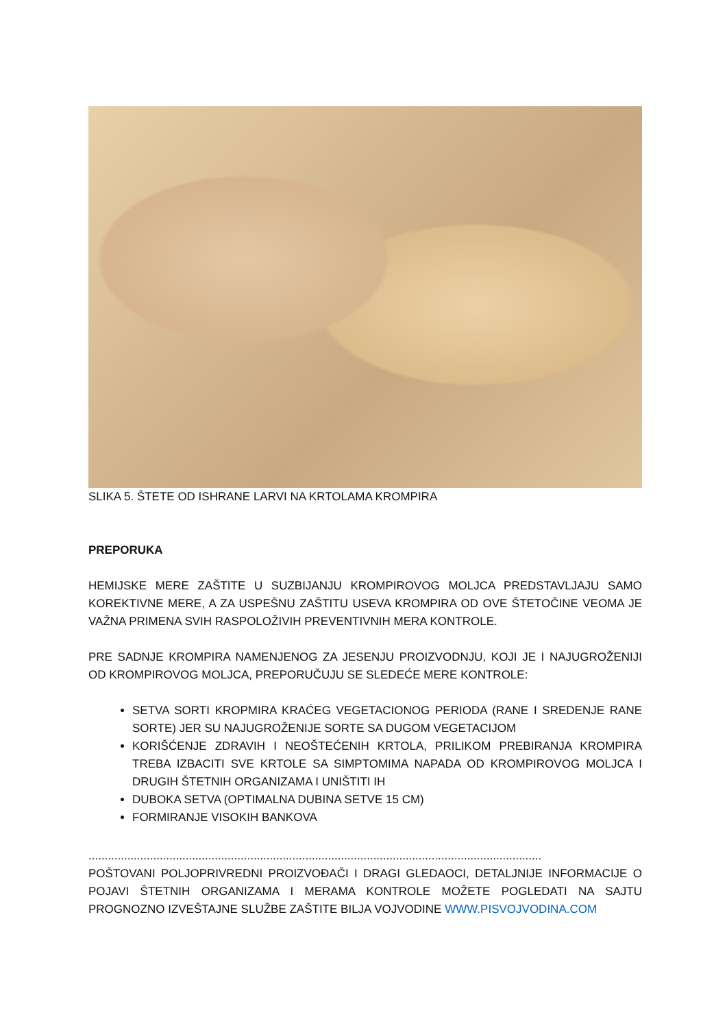SLIKA 5. ŠTETE OD ISHRANE LARVI NA KRTOLAMA KROMPIRA
PREPORUKA
HEMIJSKE MERE ZAŠTITE U SUZBIJANJU KROMPIROVOG MOLJCA PREDSTAVLJAJU SAMO KOREKTIVNE MERE, A ZA USPEŠNU ZAŠTITU USEVA KROMPIRA OD OVE ŠTETOČINE VEOMA JE VAŽNA PRIMENA SVIH RASPOLOŽIVIH PREVENTIVNIH MERA KONTROLE.
PRE SADNJE KROMPIRA NAMENJENOG ZA JESENJU PROIZVODNJU, KOJI JE I NAJUGROŽENIJI OD KROMPIROVOG MOLJCA, PREPORUČUJU SE SLEDEĆE MERE KONTROLE:
SETVA SORTI KROPMIRA KRAĆEG VEGETACIONOG PERIODA (RANE I SREDENJE RANE SORTE) JER SU NAJUGROŽENIJE SORTE SA DUGOM VEGETACIJOM
KORIŠĆENJE ZDRAVIH I NEOŠTEĆENIH KRTOLA, PRILIKOM PREBIRANJA KROMPIRA TREBA IZBACITI SVE KRTOLE SA SIMPTOMIMA NAPADA OD KROMPIROVOG MOLJCA I DRUGIH ŠTETNIH ORGANIZAMA I UNIŠTITI IH
DUBOKA SETVA (OPTIMALNA DUBINA SETVE 15 CM)
FORMIRANJE VISOKIH BANKOVA
............................................................................................................................................
POŠTOVANI POLJOPRIVREDNI PROIZVOĐAČI I DRAGI GLEDAOCI, DETALJNIJE INFORMACIJE O POJAVI ŠTETNIH ORGANIZAMA I MERAMA KONTROLE MOŽETE POGLEDATI NA SAJTU PROGNOZNO IZVEŠTAJNE SLUŽBE ZAŠTITE BILJA VOJVODINE WWW.PISVOJVODINA.COM